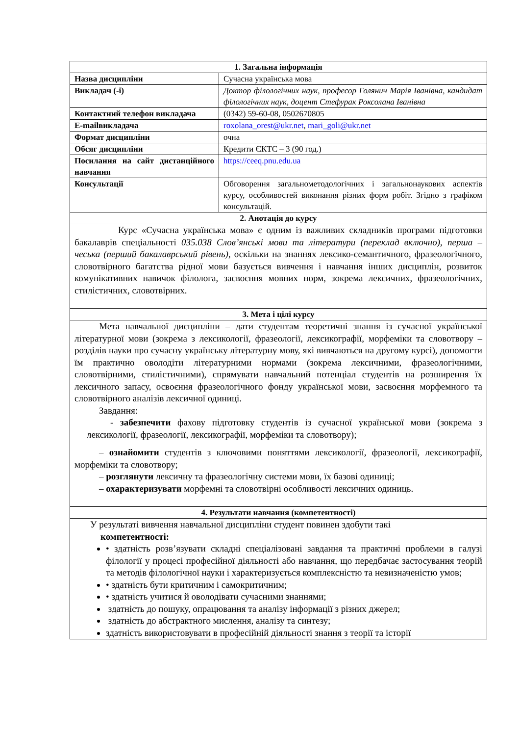| 1. Загальна інформація | |
| --- | --- |
| Назва дисципліни | Сучасна українська мова |
| Викладач (-і) | Доктор філологічних наук, професор Голянич Марія Іванівна, кандидат філологічних наук, доцент Стефурак Роксолана Іванівна |
| Контактний телефон викладача | (0342) 59-60-08, 0502670805 |
| E-mailвикладача | roxolana_orest@ukr.net , mari_goli@ukr.net |
| Формат дисципліни | очна |
| Обсяг дисципліни | Кредити ЄКТС – 3 (90 год.) |
| Посилання на сайт дистанційного навчання | https://ceeq.pnu.edu.ua |
| Консультації | Обговорення загальнометодологічних і загальнонаукових аспектів курсу, особливостей виконання різних форм робіт. Згідно з графіком консультацій. |
| 2. Анотація до курсу | |
| Курс «Сучасна українська мова» є одним із важливих складників програми підготовки бакалаврів спеціальності 035.038 Слов’янські мови та літератури (переклад включно), перша – чеська (перший бакалаврський рівень) , оскільки на знаннях лексико-семантичного, фразеологічного, словотвірного багатства рідної мови базується вивчення і навчання інших дисциплін, розвиток комунікативних навичок філолога, засвоєння мовних норм, зокрема лексичних, фразеологічних, стилістичних, словотвірних. | |
| 3. Мета і цілі курсу | |
| Мета навчальної дисципліни – дати студентам теоретичні знання із сучасної української літературної мови (зокрема з лексикології, фразеології, лексикографії, морфеміки та словотвору – розділів науки про сучасну українську літературну мову, які вивчаються на другому курсі), допомогти їм практично оволодіти літературними нормами (зокрема лексичними, фразеологічними, словотвірними, стилістичними), спрямувати навчальний потенціал студентів на розширення їх лексичного запасу, освоєння фразеологічного фонду української мови, засвоєння морфемного та словотвірного аналізів лексичної одиниці. Завдання: - забезпечити фахову підготовку студентів із сучасної української мови (зокрема з лексикології, фразеології, лексикографії, морфеміки та словотвору); – ознайомити студентів з ключовими поняттями лексикології, фразеології, лексикографії, морфеміки та словотвору; – розглянути лексичну та фразеологічну системи мови, їх базові одиниці; – охарактеризувати морфемні та словотвірні особливості лексичних одиниць. | |
| 4. Результати навчання (компетентності) | |
| У результаті вивчення навчальної дисципліни студент повинен здобути такі компетентності: • здатність розв’язувати складні спеціалізовані завдання та практичні проблеми в галузі філології у процесі професійної діяльності або навчання, що передбачає застосування теорій та методів філологічної науки і характеризується комплексністю та невизначеністю умов; • здатність бути критичним і самокритичним; • здатність учитися й оволодівати сучасними знаннями; здатність до пошуку, опрацювання та аналізу інформації з різних джерел; здатність до абстрактного мислення, аналізу та синтезу; здатність використовувати в професійній діяльності знання з теорії та історії | |